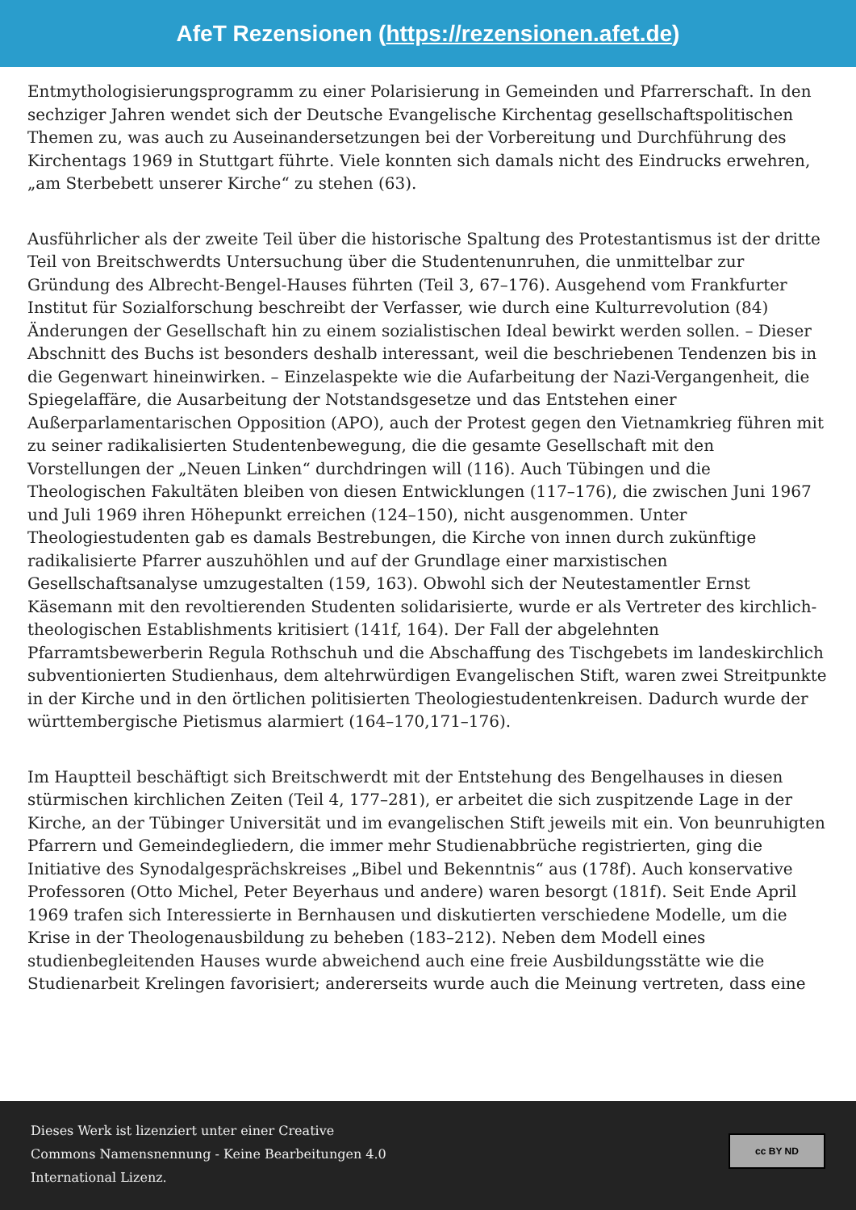AfeT Rezensionen (https://rezensionen.afet.de)
Entmythologisierungsprogramm zu einer Polarisierung in Gemeinden und Pfarrerschaft. In den sechziger Jahren wendet sich der Deutsche Evangelische Kirchentag gesellschaftspolitischen Themen zu, was auch zu Auseinandersetzungen bei der Vorbereitung und Durchführung des Kirchentags 1969 in Stuttgart führte. Viele konnten sich damals nicht des Eindrucks erwehren, „am Sterbebett unserer Kirche“ zu stehen (63).
Ausführlicher als der zweite Teil über die historische Spaltung des Protestantismus ist der dritte Teil von Breitschwerdts Untersuchung über die Studentenunruhen, die unmittelbar zur Gründung des Albrecht-Bengel-Hauses führten (Teil 3, 67–176). Ausgehend vom Frankfurter Institut für Sozialforschung beschreibt der Verfasser, wie durch eine Kulturrevolution (84) Änderungen der Gesellschaft hin zu einem sozialistischen Ideal bewirkt werden sollen. – Dieser Abschnitt des Buchs ist besonders deshalb interessant, weil die beschriebenen Tendenzen bis in die Gegenwart hineinwirken. – Einzelaspekte wie die Aufarbeitung der Nazi-Vergangenheit, die Spiegelaffäre, die Ausarbeitung der Notstandsgesetze und das Entstehen einer Außerparlamentarischen Opposition (APO), auch der Protest gegen den Vietnamkrieg führen mit zu seiner radikalisierten Studentenbewegung, die die gesamte Gesellschaft mit den Vorstellungen der „Neuen Linken“ durchdringen will (116). Auch Tübingen und die Theologischen Fakultäten bleiben von diesen Entwicklungen (117–176), die zwischen Juni 1967 und Juli 1969 ihren Höhepunkt erreichen (124–150), nicht ausgenommen. Unter Theologiestudenten gab es damals Bestrebungen, die Kirche von innen durch zukünftige radikalisierte Pfarrer auszuhöhlen und auf der Grundlage einer marxistischen Gesellschaftsanalyse umzugestalten (159, 163). Obwohl sich der Neutestamentler Ernst Käsemann mit den revoltierenden Studenten solidarisierte, wurde er als Vertreter des kirchlich-theologischen Establishments kritisiert (141f, 164). Der Fall der abgelehnten Pfarramtsbewerberin Regula Rothschuh und die Abschaffung des Tischgebets im landeskirchlich subventionierten Studienhaus, dem altehrwürdigen Evangelischen Stift, waren zwei Streitpunkte in der Kirche und in den örtlichen politisierten Theologiestudentenkreisen. Dadurch wurde der württembergische Pietismus alarmiert (164–170,171–176).
Im Hauptteil beschäftigt sich Breitschwerdt mit der Entstehung des Bengelhauses in diesen stürmischen kirchlichen Zeiten (Teil 4, 177–281), er arbeitet die sich zuspitzende Lage in der Kirche, an der Tübinger Universität und im evangelischen Stift jeweils mit ein. Von beunruhigten Pfarrern und Gemeindegliedern, die immer mehr Studienabbrüche registrierten, ging die Initiative des Synodalgesprächskreises „Bibel und Bekenntnis“ aus (178f). Auch konservative Professoren (Otto Michel, Peter Beyerhaus und andere) waren besorgt (181f). Seit Ende April 1969 trafen sich Interessierte in Bernhausen und diskutierten verschiedene Modelle, um die Krise in der Theologenausbildung zu beheben (183–212). Neben dem Modell eines studienbegleitenden Hauses wurde abweichend auch eine freie Ausbildungsstätte wie die Studienarbeit Krelingen favorisiert; andererseits wurde auch die Meinung vertreten, dass eine
Dieses Werk ist lizenziert unter einer Creative Commons Namensnennung - Keine Bearbeitungen 4.0 International Lizenz.
cc BY ND